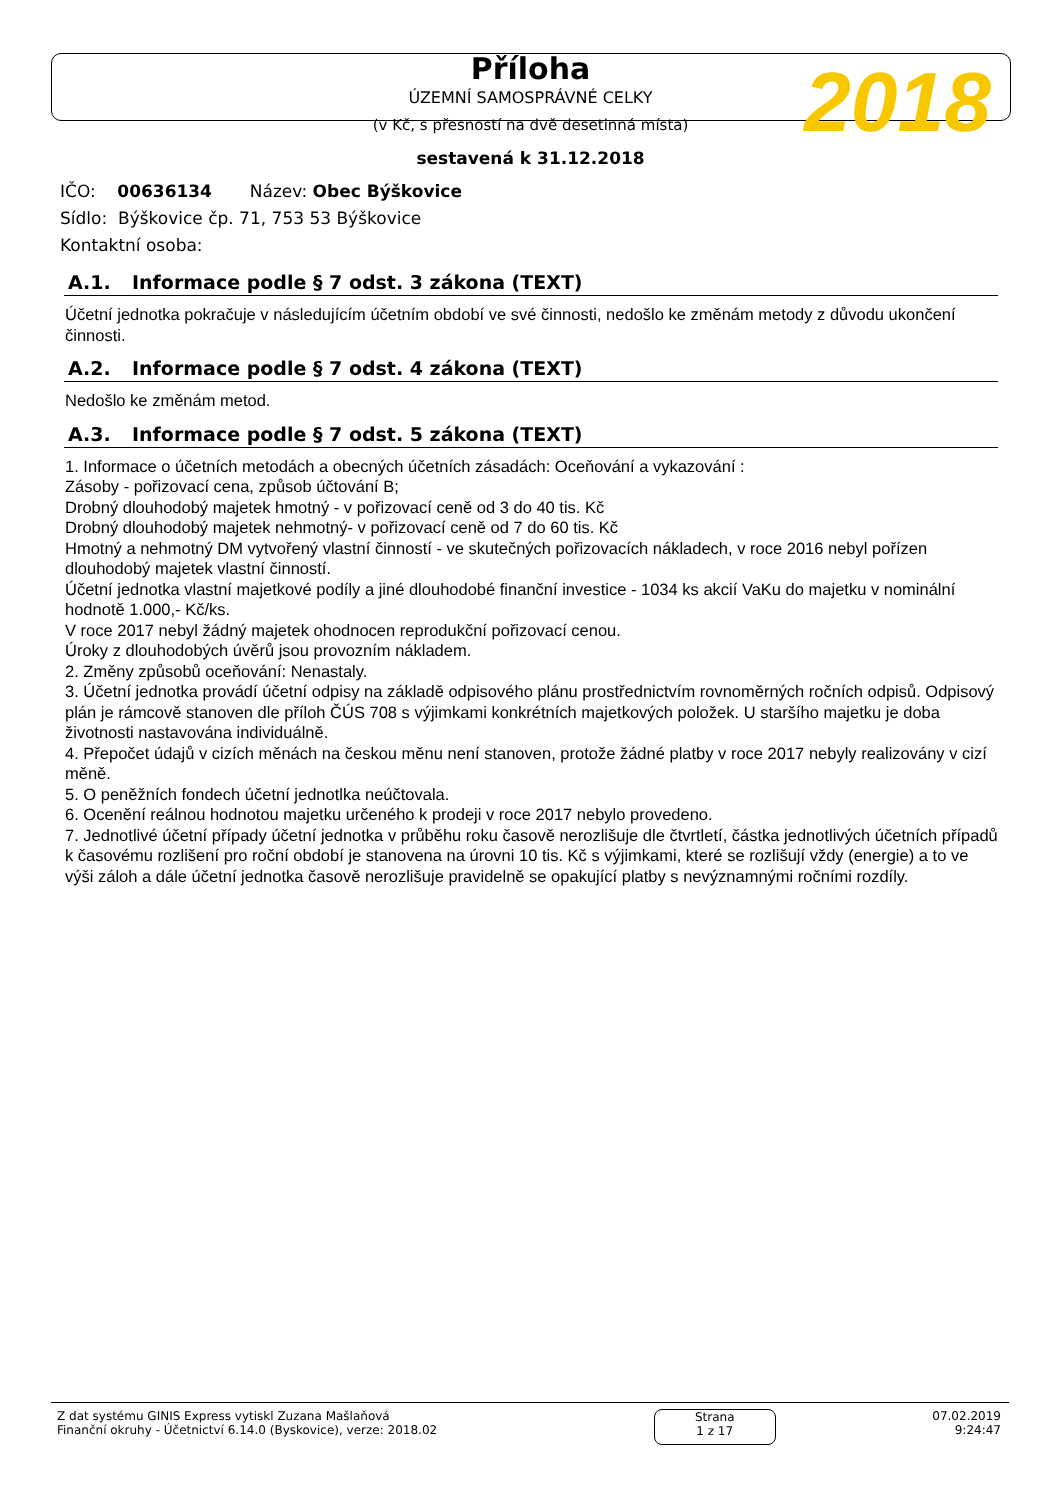Příloha
ÚZEMNÍ SAMOSPRÁVNÉ CELKY
2018
(v Kč, s přesností na dvě desetinná místa)
sestavená k 31.12.2018
IČO: 00636134 Název: Obec Býškovice
Sídlo: Býškovice čp. 71, 753 53 Býškovice
Kontaktní osoba:
A.1. Informace podle § 7 odst. 3 zákona (TEXT)
Účetní jednotka pokračuje v následujícím účetním období ve své činnosti, nedošlo ke změnám metody z důvodu ukončení činnosti.
A.2. Informace podle § 7 odst. 4 zákona (TEXT)
Nedošlo ke změnám metod.
A.3. Informace podle § 7 odst. 5 zákona (TEXT)
1. Informace o účetních metodách a obecných účetních zásadách: Oceňování a vykazování :
Zásoby - pořizovací cena, způsob účtování B;
Drobný dlouhodobý majetek hmotný - v pořizovací ceně od 3 do 40 tis. Kč
Drobný dlouhodobý majetek nehmotný- v pořizovací ceně od 7 do 60 tis. Kč
Hmotný a nehmotný DM vytvořený vlastní činností - ve skutečných pořizovacích nákladech, v roce 2016 nebyl pořízen dlouhodobý majetek vlastní činností.
Účetní jednotka vlastní majetkové podíly a jiné dlouhodobé finanční investice - 1034 ks akcií VaKu do majetku v nominální hodnotě 1.000,- Kč/ks.
V roce 2017 nebyl žádný majetek ohodnocen reprodukční pořizovací cenou.
Úroky z dlouhodobých úvěrů jsou provozním nákladem.
2. Změny způsobů oceňování: Nenastaly.
3. Účetní jednotka provádí účetní odpisy na základě odpisového plánu prostřednictvím rovnoměrných ročních odpisů. Odpisový plán je rámcově stanoven dle příloh ČÚS 708 s výjimkami konkrétních majetkových položek. U staršího majetku je doba životnosti nastavována individuálně.
4. Přepočet údajů v cizích měnách na českou měnu není stanoven, protože žádné platby v roce 2017 nebyly realizovány v cizí měně.
5. O peněžních fondech účetní jednotlka neúčtovala.
6. Ocenění reálnou hodnotou majetku určeného k prodeji v roce 2017 nebylo provedeno.
7. Jednotlivé účetní případy účetní jednotka v průběhu roku časově nerozlišuje dle čtvrtletí, částka jednotlivých účetních případů k časovému rozlišení pro roční období je stanovena na úrovni 10 tis. Kč s výjimkami, které se rozlišují vždy (energie) a to ve výši záloh a dále účetní jednotka časově nerozlišuje pravidelně se opakující platby s nevýznamnými ročními rozdíly.
Z dat systému GINIS Express vytiskl Zuzana Mašlaňová
Finanční okruhy - Účetnictví 6.14.0 (Byskovice), verze: 2018.02
Strana
1 z 17
07.02.2019
9:24:47